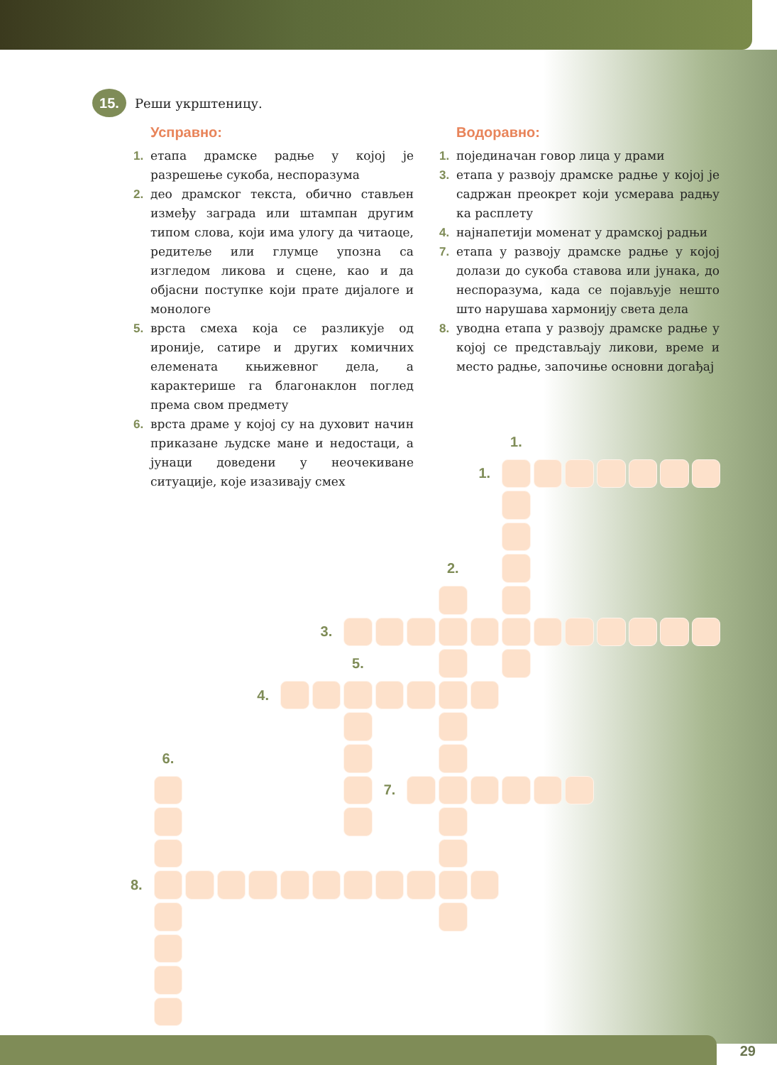15. Реши укрштеницу.
Усправно:
1. етапа драмске радње у којој је разрешење сукоба, неспоразума
2. део драмског текста, обично стављен између заграда или штампан другим типом слова, који има улогу да читаоце, редитеље или глумце упозна са изгледом ликова и сцене, као и да објасни поступке који прате дијалоге и монологе
5. врста смеха која се разликује од ироније, сатире и других комичних елемената књижевног дела, а карактерише га благонаклон поглед према свом предмету
6. врста драме у којој су на духовит начин приказане људске мане и недостаци, а јунаци доведени у неочекиване ситуације, које изазивају смех
Водоравно:
1. појединачан говор лица у драми
3. етапа у развоју драмске радње у којој је садржан преокрет који усмерава радњу ка расплету
4. најнапетији моменат у драмској радњи
7. етапа у развоју драмске радње у којој долази до сукоба ставова или јунака, до неспоразума, када се појављује нешто што нарушава хармонију света дела
8. уводна етапа у развоју драмске радње у којој се представљају ликови, време и место радње, започиње основни догађај
1.
1.
2.
3.
5.
4.
6.
7.
8.
29